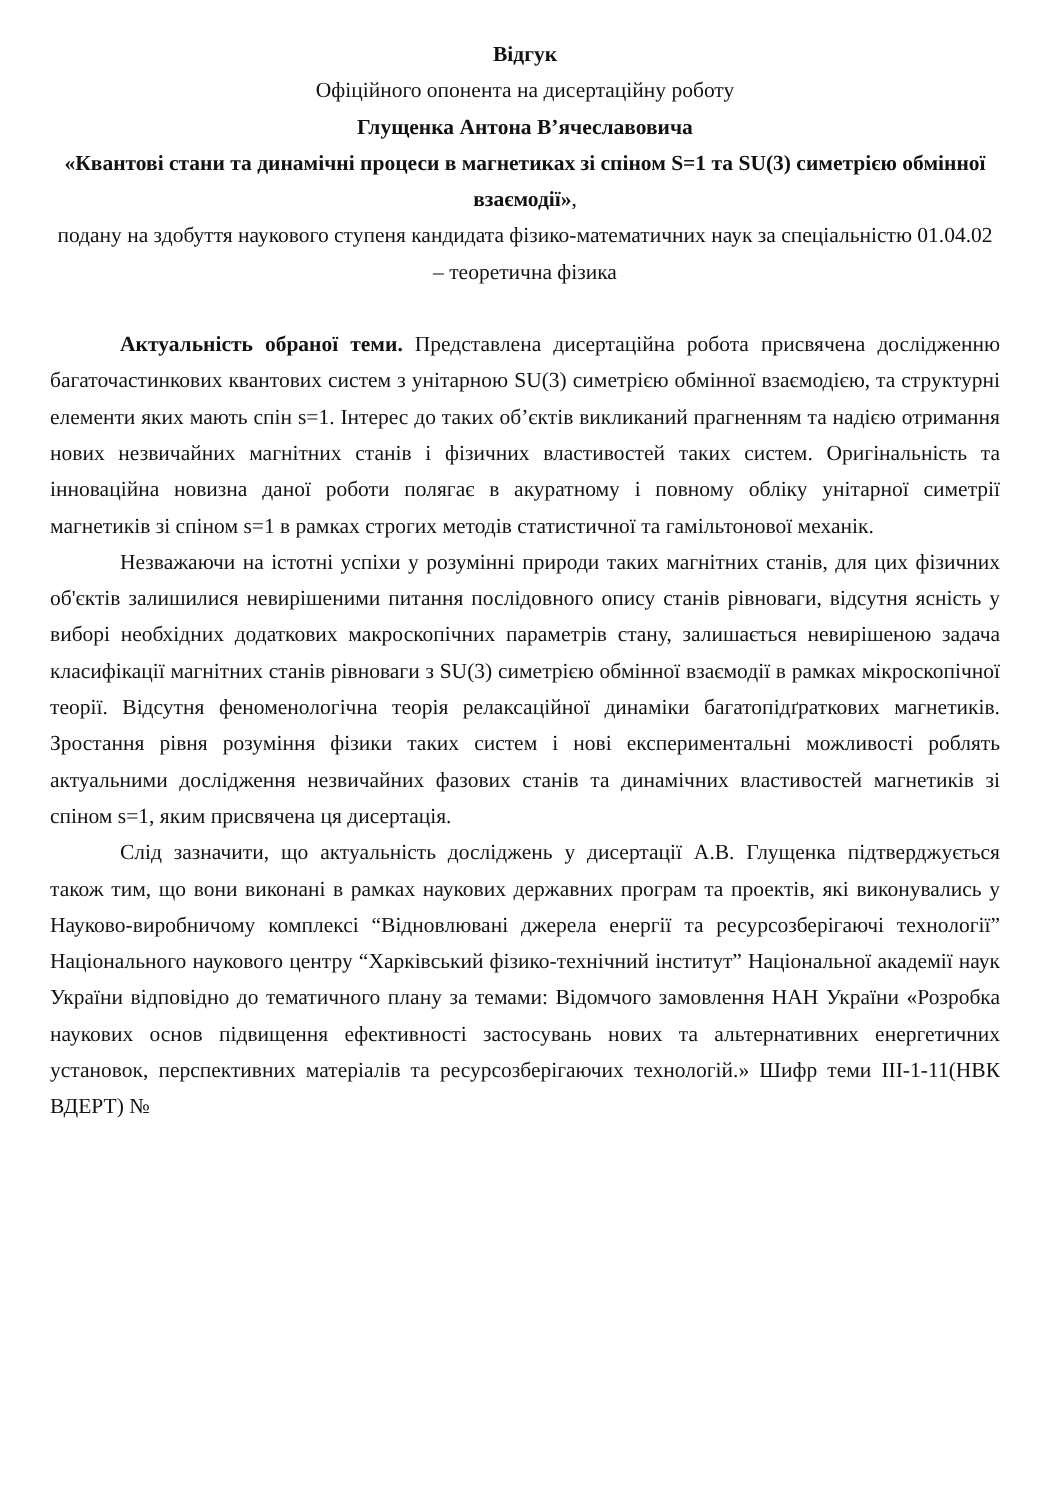Відгук
Офіційного опонента на дисертаційну роботу
Глущенка Антона В’ячеславовича
«Квантові стани та динамічні процеси в магнетиках зі спіном S=1 та SU(3) симетрією обмінної взаємодії»,
подану на здобуття наукового ступеня кандидата фізико-математичних наук за спеціальністю 01.04.02 – теоретична фізика
Актуальність обраної теми. Представлена дисертаційна робота присвячена дослідженню багаточастинкових квантових систем з унітарною SU(3) симетрією обмінної взаємодією, та структурні елементи яких мають спін s=1. Інтерес до таких об’єктів викликаний прагненням та надією отримання нових незвичайних магнітних станів і фізичних властивостей таких систем. Оригінальність та інноваційна новизна даної роботи полягає в акуратному і повному обліку унітарної симетрії магнетиків зі спіном s=1 в рамках строгих методів статистичної та гамільтонової механік.
Незважаючи на істотні успіхи у розумінні природи таких магнітних станів, для цих фізичних об'єктів залишилися невирішеними питання послідовного опису станів рівноваги, відсутня ясність у виборі необхідних додаткових макроскопічних параметрів стану, залишається невирішеною задача класифікації магнітних станів рівноваги з SU(3) симетрією обмінної взаємодії в рамках мікроскопічної теорії. Відсутня феноменологічна теорія релаксаційної динаміки багатопідґраткових магнетиків. Зростання рівня розуміння фізики таких систем і нові експериментальні можливості роблять актуальними дослідження незвичайних фазових станів та динамічних властивостей магнетиків зі спіном s=1, яким присвячена ця дисертація.
Слід зазначити, що актуальність досліджень у дисертації А.В. Глущенка підтверджується також тим, що вони виконані в рамках наукових державних програм та проектів, які виконувались у Науково-виробничому комплексі “Відновлювані джерела енергії та ресурсозберігаючі технології” Національного наукового центру “Харківський фізико-технічний інститут” Національної академії наук України відповідно до тематичного плану за темами: Відомчого замовлення НАН України «Розробка наукових основ підвищення ефективності застосувань нових та альтернативних енергетичних установок, перспективних матеріалів та ресурсозберігаючих технологій.» Шифр теми III-1-11(НВК ВДЕРТ) №